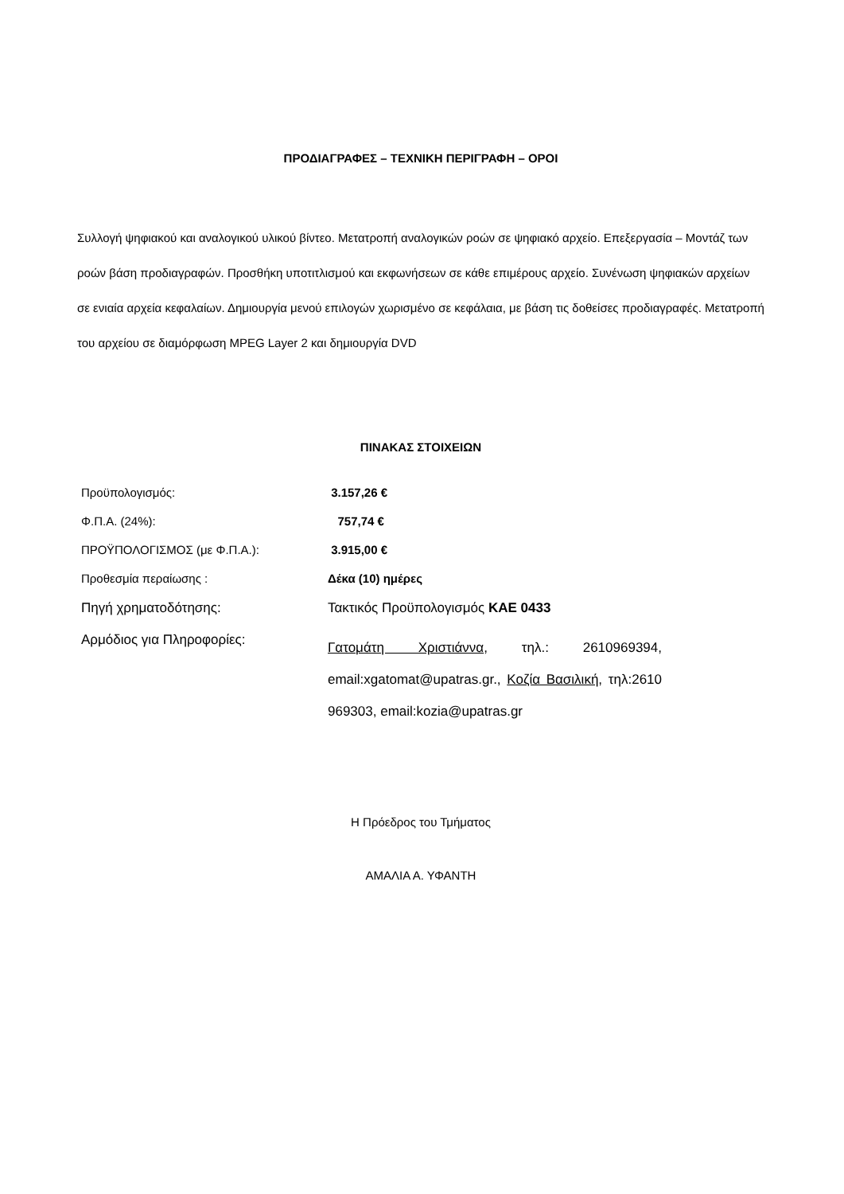ΠΡΟΔΙΑΓΡΑΦΕΣ – ΤΕΧΝΙΚΗ ΠΕΡΙΓΡΑΦΗ – ΟΡΟΙ
Συλλογή ψηφιακού και αναλογικού υλικού βίντεο. Μετατροπή αναλογικών ροών σε ψηφιακό αρχείο. Επεξεργασία – Μοντάζ των ροών βάση προδιαγραφών. Προσθήκη υποτιτλισμού και εκφωνήσεων σε κάθε επιμέρους αρχείο. Συνένωση ψηφιακών αρχείων σε ενιαία αρχεία κεφαλαίων. Δημιουργία μενού επιλογών χωρισμένο σε κεφάλαια, με βάση τις δοθείσες προδιαγραφές. Μετατροπή του αρχείου σε διαμόρφωση MPEG Layer 2 και δημιουργία DVD
ΠΙΝΑΚΑΣ ΣΤΟΙΧΕΙΩΝ
| Προϋπολογισμός: | 3.157,26 € |
| Φ.Π.Α. (24%): | 757,74 € |
| ΠΡΟΫΠΟΛΟΓΙΣΜΟΣ (με Φ.Π.Α.): | 3.915,00 € |
| Προθεσμία περαίωσης : | Δέκα (10) ημέρες |
| Πηγή χρηματοδότησης: | Τακτικός Προϋπολογισμός ΚΑΕ 0433 |
| Αρμόδιος για Πληροφορίες: | Γατομάτη Χριστιάννα , τηλ.: 2610969394, email:xgatomat@upatras.gr., Κοζία Βασιλική , τηλ:2610 969303, email:kozia@upatras.gr |
Η Πρόεδρος του Τμήματος
ΑΜΑΛΙΑ Α. ΥΦΑΝΤΗ